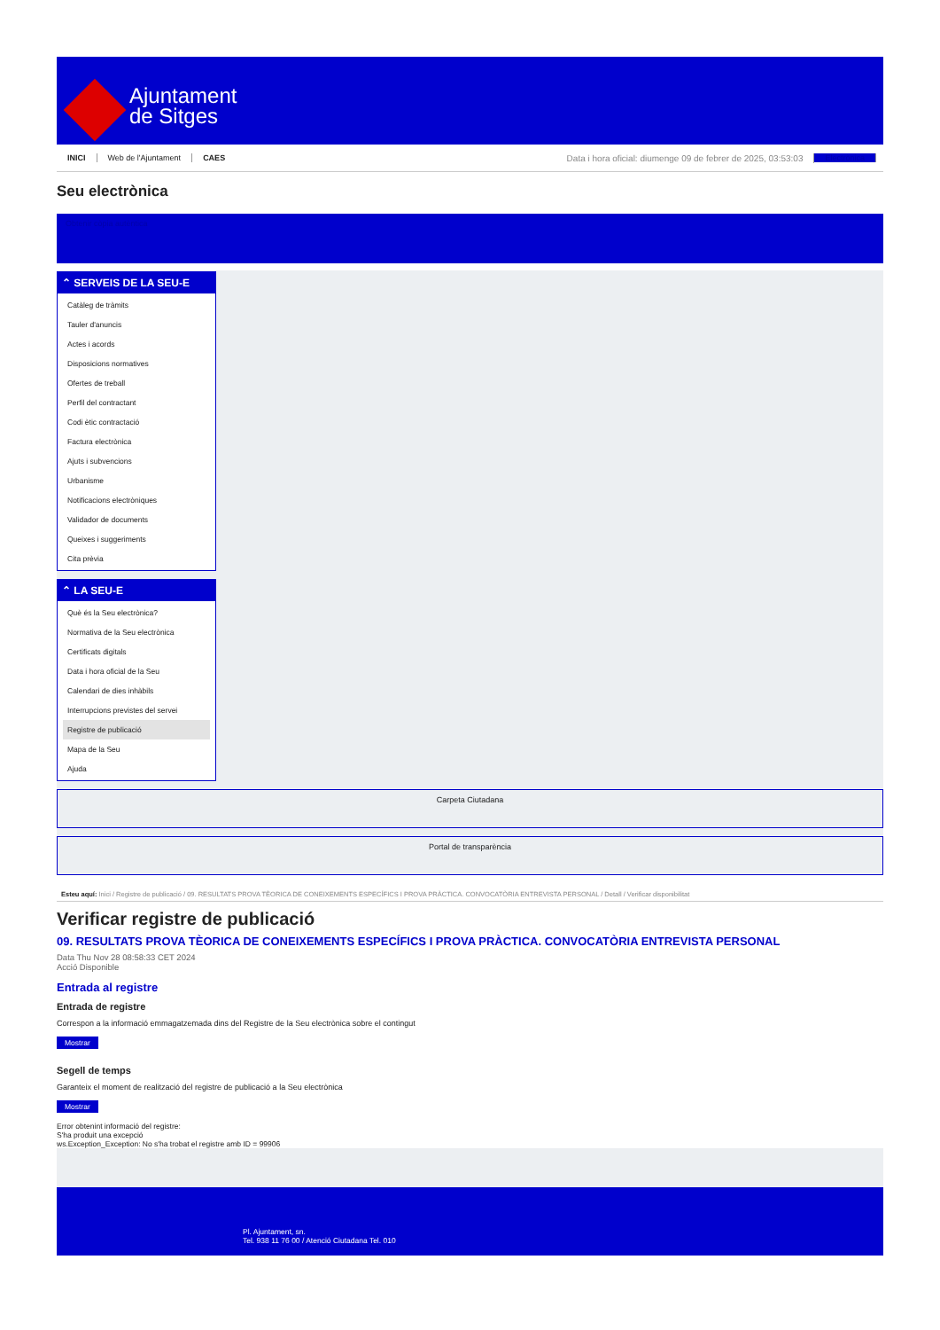Ajuntament
de Sitges
INICI Web de l'Ajuntament CAES Data i hora oficial: diumenge 09 de febrer de 2025, 03:53:03 Electrònica
Seu electrònica
Obtenir còpia autèntica
⌃ SERVEIS DE LA SEU-E
Catàleg de tràmits
Tauler d'anuncis
Actes i acords
Disposicions normatives
Ofertes de treball
Perfil del contractant
Codi ètic contractació
Factura electrònica
Ajuts i subvencions
Urbanisme
Notificacions electròniques
Validador de documents
Queixes i suggeriments
Cita prèvia
⌃ LA SEU-E
Què és la Seu electrònica?
Normativa de la Seu electrònica
Certificats digitals
Data i hora oficial de la Seu
Calendari de dies inhàbils
Interrupcions previstes del servei
Registre de publicació
Mapa de la Seu
Ajuda
Carpeta Ciutadana
Portal de transparència
Esteu aquí: Inici / Registre de publicació / 09. RESULTATS PROVA TÈORICA DE CONEIXEMENTS ESPECÍFICS I PROVA PRÀCTICA. CONVOCATÒRIA ENTREVISTA PERSONAL / Detall / Verificar disponibilitat
Verificar registre de publicació
09. RESULTATS PROVA TÈORICA DE CONEIXEMENTS ESPECÍFICS I PROVA PRÀCTICA. CONVOCATÒRIA ENTREVISTA PERSONAL
Data Thu Nov 28 08:58:33 CET 2024
Acció Disponible
Entrada al registre
Entrada de registre
Correspon a la informació emmagatzemada dins del Registre de la Seu electrònica sobre el contingut
Mostrar
Segell de temps
Garanteix el moment de realització del registre de publicació a la Seu electrònica
Mostrar
Error obtenint informació del registre:
S'ha produit una excepció
ws.Exception_Exception: No s'ha trobat el registre amb ID = 99906
Pl. Ajuntament, sn.
Tel. 938 11 76 00 / Atenció Ciutadana Tel. 010